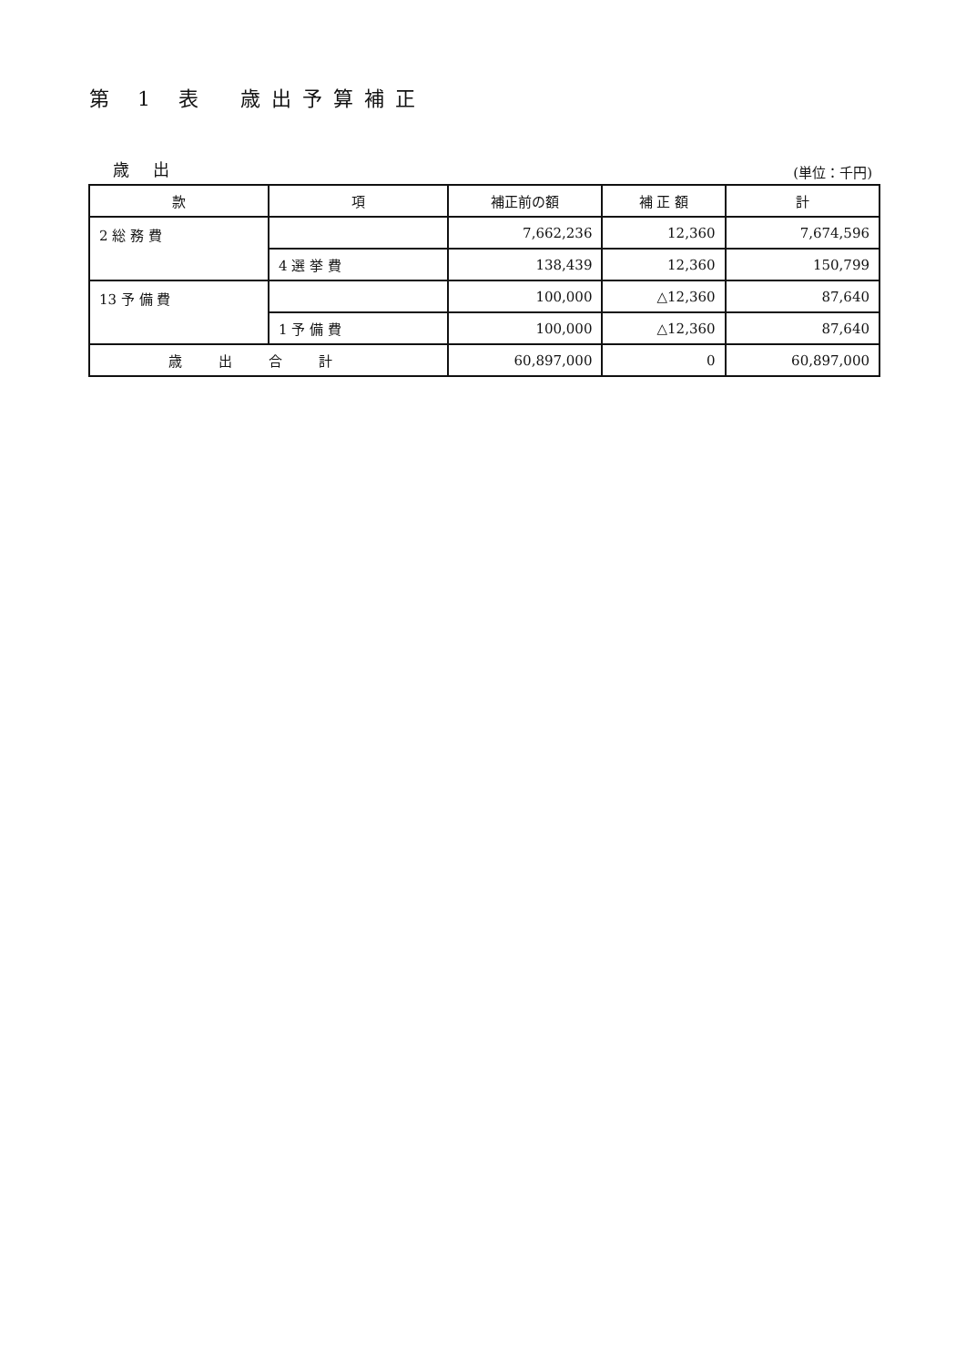第 1 表　歳出予算補正
歳 出 (単位：千円)
| 款 | 項 | 補正前の額 | 補 正 額 | 計 |
| --- | --- | --- | --- | --- |
| 2 総 務 費 | | 7,662,236 | 12,360 | 7,674,596 |
| | 4 選 挙 費 | 138,439 | 12,360 | 150,799 |
| 13 予 備 費 | | 100,000 | △12,360 | 87,640 |
| | 1 予 備 費 | 100,000 | △12,360 | 87,640 |
| 歳出合計 | | 60,897,000 | 0 | 60,897,000 |